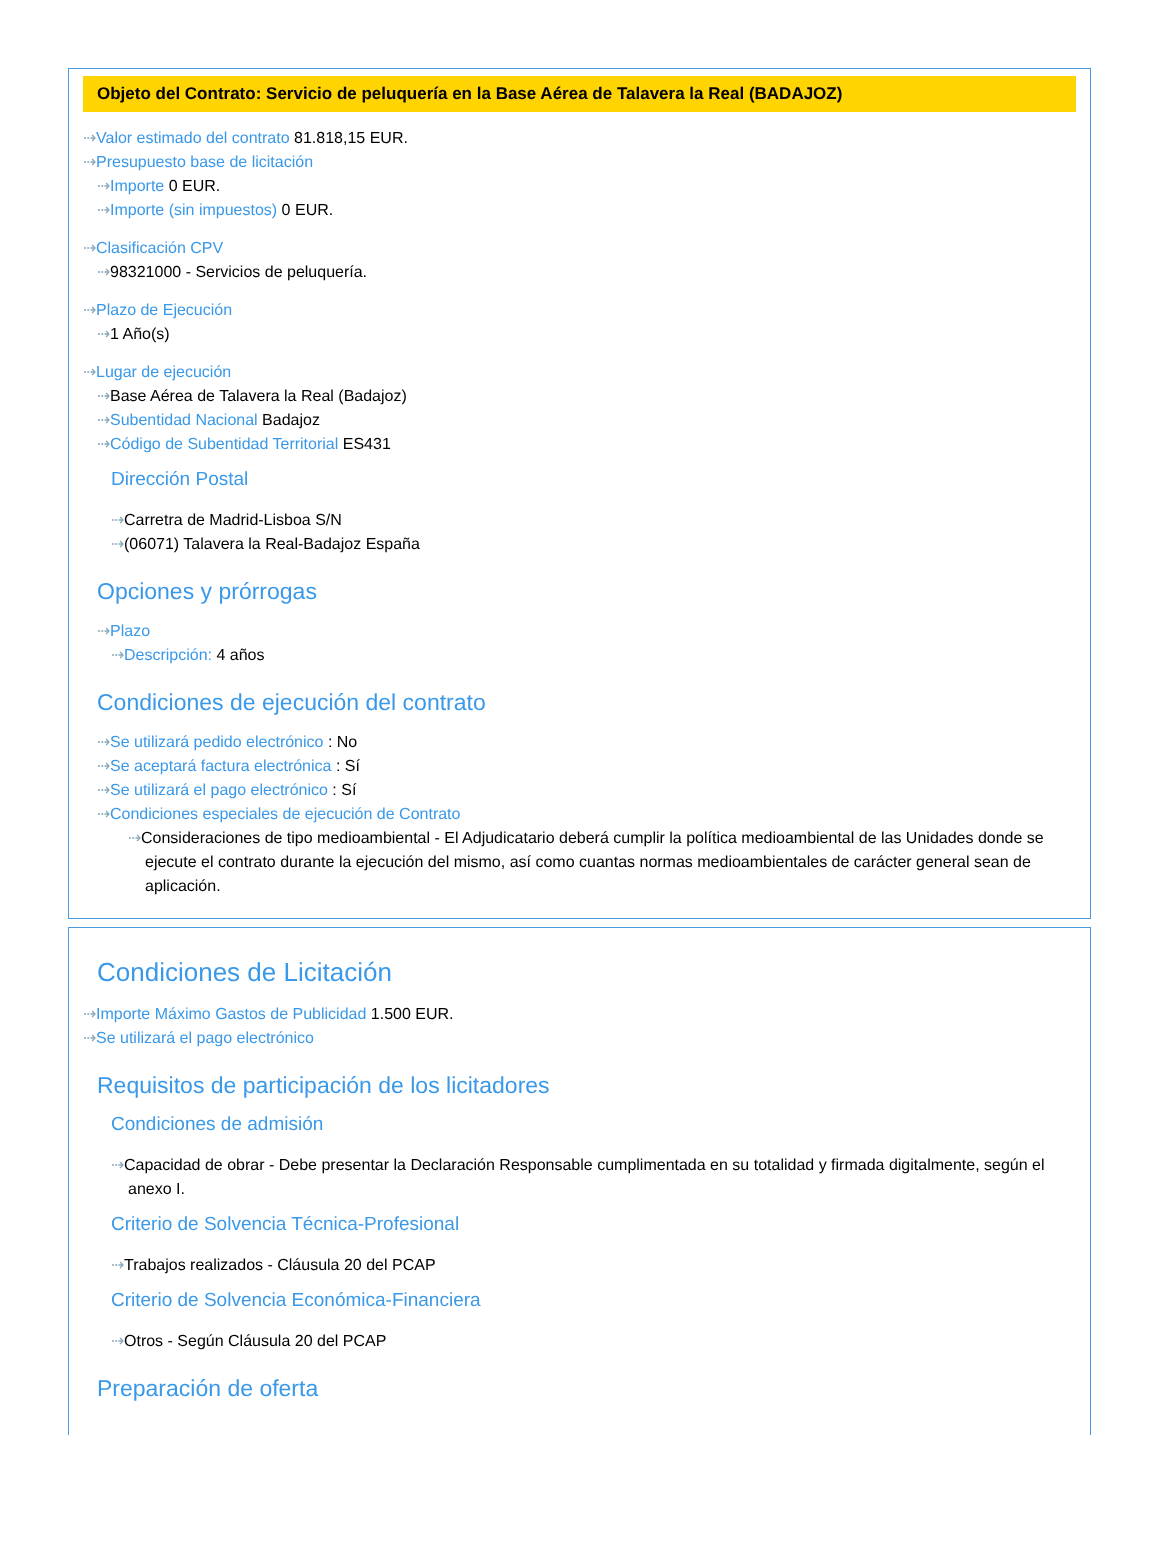Objeto del Contrato: Servicio de peluquería en la Base Aérea de Talavera la Real (BADAJOZ)
⇢Valor estimado del contrato 81.818,15 EUR.
⇢Presupuesto base de licitación
⇢Importe 0 EUR.
⇢Importe (sin impuestos) 0 EUR.
⇢Clasificación CPV
⇢98321000 - Servicios de peluquería.
⇢Plazo de Ejecución
⇢1 Año(s)
⇢Lugar de ejecución
⇢Base Aérea de Talavera la Real (Badajoz)
⇢Subentidad Nacional Badajoz
⇢Código de Subentidad Territorial ES431
Dirección Postal
⇢Carretra de Madrid-Lisboa S/N
⇢(06071) Talavera la Real-Badajoz España
Opciones y prórrogas
⇢Plazo
⇢Descripción: 4 años
Condiciones de ejecución del contrato
⇢Se utilizará pedido electrónico : No
⇢Se aceptará factura electrónica : Sí
⇢Se utilizará el pago electrónico : Sí
⇢Condiciones especiales de ejecución de Contrato
⇢Consideraciones de tipo medioambiental - El Adjudicatario deberá cumplir la política medioambiental de las Unidades donde se ejecute el contrato durante la ejecución del mismo, así como cuantas normas medioambientales de carácter general sean de aplicación.
Condiciones de Licitación
⇢Importe Máximo Gastos de Publicidad 1.500 EUR.
⇢Se utilizará el pago electrónico
Requisitos de participación de los licitadores
Condiciones de admisión
⇢Capacidad de obrar - Debe presentar la Declaración Responsable cumplimentada en su totalidad y firmada digitalmente, según el anexo I.
Criterio de Solvencia Técnica-Profesional
⇢Trabajos realizados - Cláusula 20 del PCAP
Criterio de Solvencia Económica-Financiera
⇢Otros - Según Cláusula 20 del PCAP
Preparación de oferta